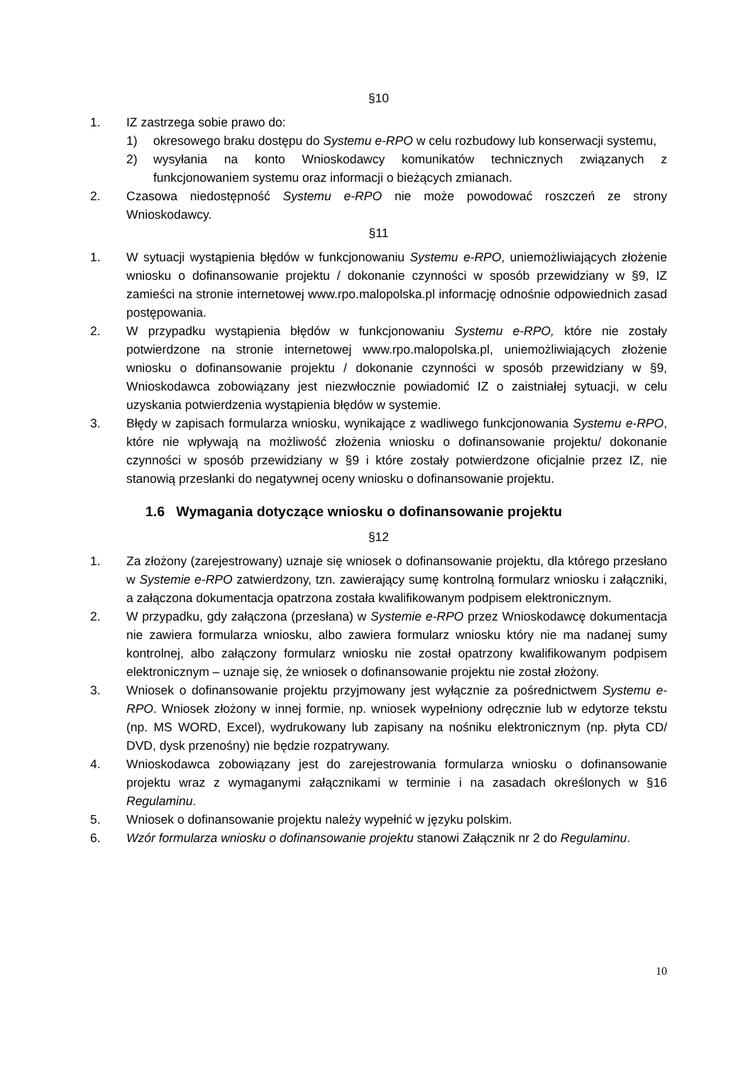§10
1. IZ zastrzega sobie prawo do:
1) okresowego braku dostępu do Systemu e-RPO w celu rozbudowy lub konserwacji systemu,
2) wysyłania na konto Wnioskodawcy komunikatów technicznych związanych z funkcjonowaniem systemu oraz informacji o bieżących zmianach.
2. Czasowa niedostępność Systemu e-RPO nie może powodować roszczeń ze strony Wnioskodawcy.
§11
1. W sytuacji wystąpienia błędów w funkcjonowaniu Systemu e-RPO, uniemożliwiających złożenie wniosku o dofinansowanie projektu / dokonanie czynności w sposób przewidziany w §9, IZ zamieści na stronie internetowej www.rpo.malopolska.pl informację odnośnie odpowiednich zasad postępowania.
2. W przypadku wystąpienia błędów w funkcjonowaniu Systemu e-RPO, które nie zostały potwierdzone na stronie internetowej www.rpo.malopolska.pl, uniemożliwiających złożenie wniosku o dofinansowanie projektu / dokonanie czynności w sposób przewidziany w §9, Wnioskodawca zobowiązany jest niezwłocznie powiadomić IZ o zaistniałej sytuacji, w celu uzyskania potwierdzenia wystąpienia błędów w systemie.
3. Błędy w zapisach formularza wniosku, wynikające z wadliwego funkcjonowania Systemu e-RPO, które nie wpływają na możliwość złożenia wniosku o dofinansowanie projektu/ dokonanie czynności w sposób przewidziany w §9 i które zostały potwierdzone oficjalnie przez IZ, nie stanowią przesłanki do negatywnej oceny wniosku o dofinansowanie projektu.
1.6 Wymagania dotyczące wniosku o dofinansowanie projektu
§12
1. Za złożony (zarejestrowany) uznaje się wniosek o dofinansowanie projektu, dla którego przesłano w Systemie e-RPO zatwierdzony, tzn. zawierający sumę kontrolną formularz wniosku i załączniki, a załączona dokumentacja opatrzona została kwalifikowanym podpisem elektronicznym.
2. W przypadku, gdy załączona (przesłana) w Systemie e-RPO przez Wnioskodawcę dokumentacja nie zawiera formularza wniosku, albo zawiera formularz wniosku który nie ma nadanej sumy kontrolnej, albo załączony formularz wniosku nie został opatrzony kwalifikowanym podpisem elektronicznym – uznaje się, że wniosek o dofinansowanie projektu nie został złożony.
3. Wniosek o dofinansowanie projektu przyjmowany jest wyłącznie za pośrednictwem Systemu e-RPO. Wniosek złożony w innej formie, np. wniosek wypełniony odręcznie lub w edytorze tekstu (np. MS WORD, Excel), wydrukowany lub zapisany na nośniku elektronicznym (np. płyta CD/ DVD, dysk przenośny) nie będzie rozpatrywany.
4. Wnioskodawca zobowiązany jest do zarejestrowania formularza wniosku o dofinansowanie projektu wraz z wymaganymi załącznikami w terminie i na zasadach określonych w §16 Regulaminu.
5. Wniosek o dofinansowanie projektu należy wypełnić w języku polskim.
6. Wzór formularza wniosku o dofinansowanie projektu stanowi Załącznik nr 2 do Regulaminu.
10